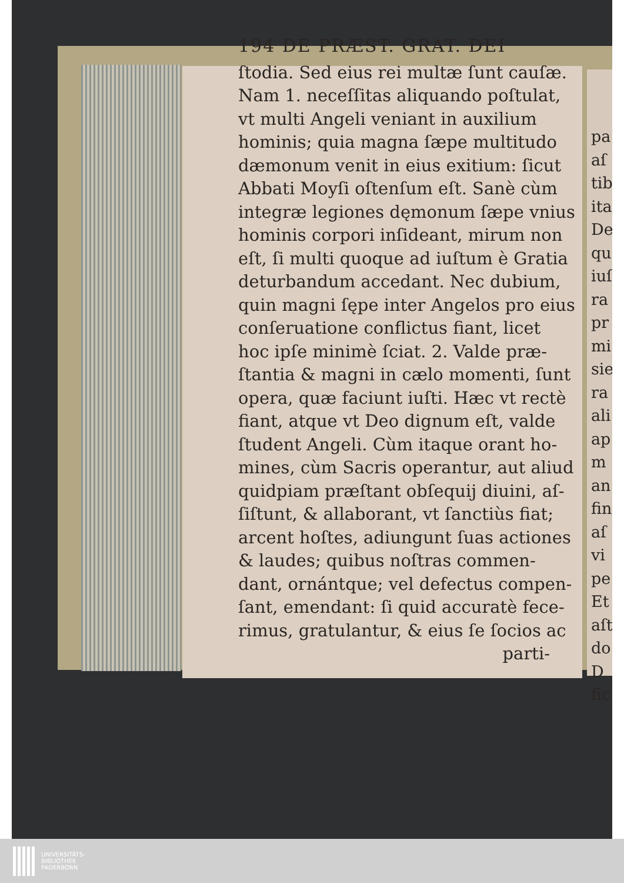194 DE PRÆST. GRAT. DEI
ſtodia. Sed eius rei multæ ſunt cauſæ.
Nam 1. neceſſitas aliquando poſtulat,
vt multi Angeli veniant in auxilium
hominis; quia magna ſæpe multitudo
dæmonum venit in eius exitium: ſicut
Abbati Moyſi oſtenſum eſt. Sanè cùm
integræ legiones dęmonum ſæpe vnius
hominis corpori inſideant, mirum non
eſt, ſi multi quoque ad iuſtum è Gratia
deturbandum accedant. Nec dubium,
quin magni ſępe inter Angelos pro eius
conſeruatione conflictus fiant, licet
hoc ipſe minimè ſciat. 2. Valde præ-
ſtantia & magni in cælo momenti, ſunt
opera, quæ faciunt iuſti. Hæc vt rectè
fiant, atque vt Deo dignum eſt, valde
ſtudent Angeli. Cùm itaque orant ho-
mines, cùm Sacris operantur, aut aliud
quidpiam præſtant obſequij diuini, aſ-
ſiſtunt, & allaborant, vt ſanctiùs fiat;
arcent hoſtes, adiungunt ſuas actiones
& laudes; quibus noſtras commen-
dant, ornántque; vel defectus compen-
ſant, emendant: ſi quid accuratè fece-
rimus, gratulantur, & eius ſe ſocios ac
parti-
pa
aſ
tib
ita
De
qu
iuſ
ra
pr
mi
sie
ra
ali
ap
m
an
fin
aſ
vi
pe
Et
aſt
do
D
fic
UNIVERSITÄTS-
BIBLIOTHEK
PADERBORN